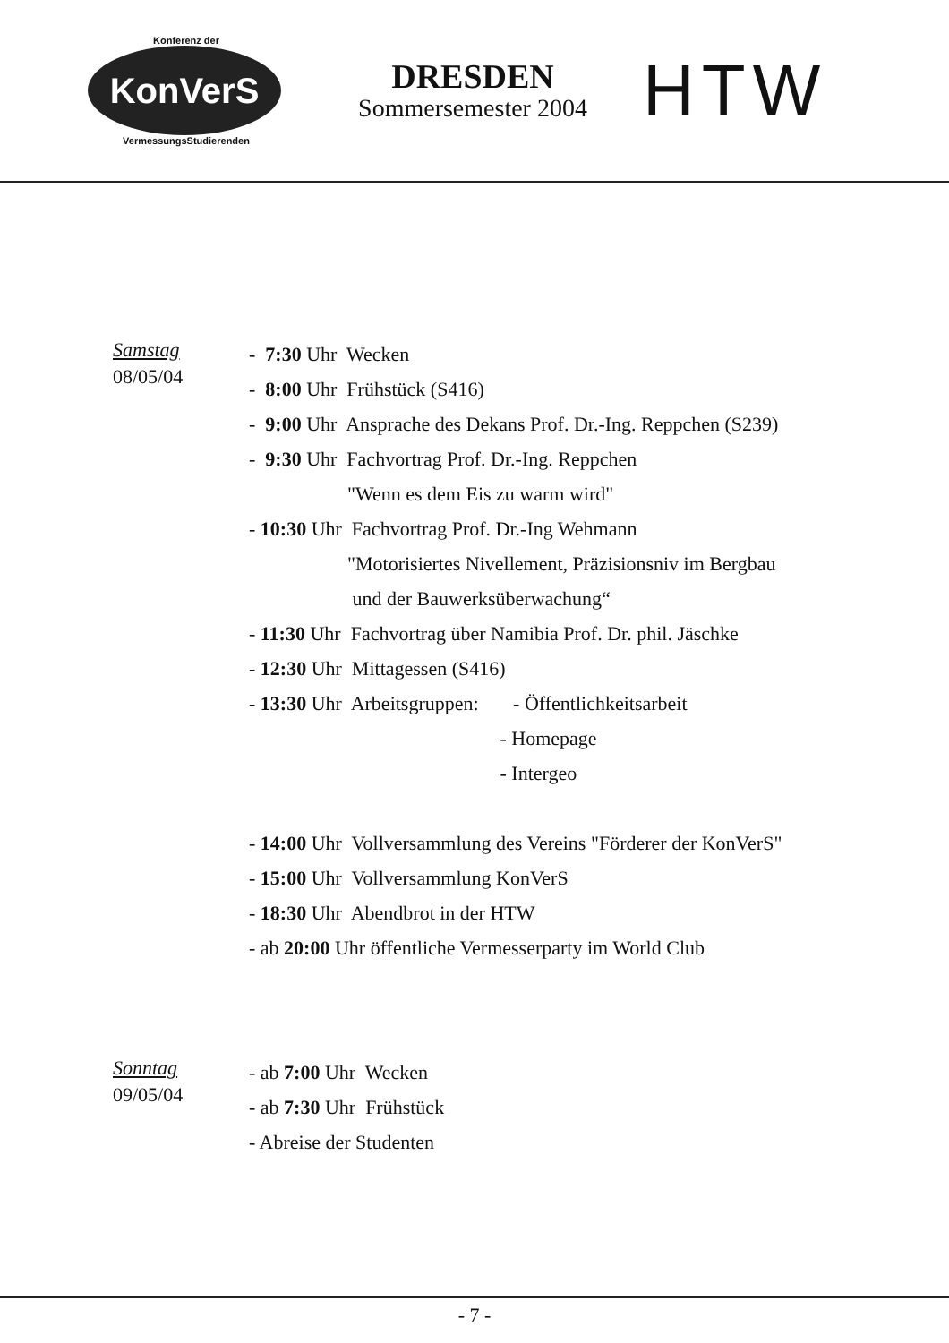Konferenz der
KonVerS
VermessungsStudierenden
DRESDEN
Sommersemester 2004
HTW
Samstag
08/05/04
- 7:30 Uhr Wecken
- 8:00 Uhr Frühstück (S416)
- 9:00 Uhr Ansprache des Dekans Prof. Dr.-Ing. Reppchen (S239)
- 9:30 Uhr Fachvortrag Prof. Dr.-Ing. Reppchen
"Wenn es dem Eis zu warm wird"
- 10:30 Uhr Fachvortrag Prof. Dr.-Ing Wehmann
"Motorisiertes Nivellement, Präzisionsniv im Bergbau
und der Bauwerksüberwachung“
- 11:30 Uhr Fachvortrag über Namibia Prof. Dr. phil. Jäschke
- 12:30 Uhr Mittagessen (S416)
- 13:30 Uhr Arbeitsgruppen: - Öffentlichkeitsarbeit
- Homepage
- Intergeo
- 14:00 Uhr Vollversammlung des Vereins "Förderer der KonVerS"
- 15:00 Uhr Vollversammlung KonVerS
- 18:30 Uhr Abendbrot in der HTW
- ab 20:00 Uhr öffentliche Vermesserparty im World Club
Sonntag
09/05/04
- ab 7:00 Uhr Wecken
- ab 7:30 Uhr Frühstück
- Abreise der Studenten
- 7 -